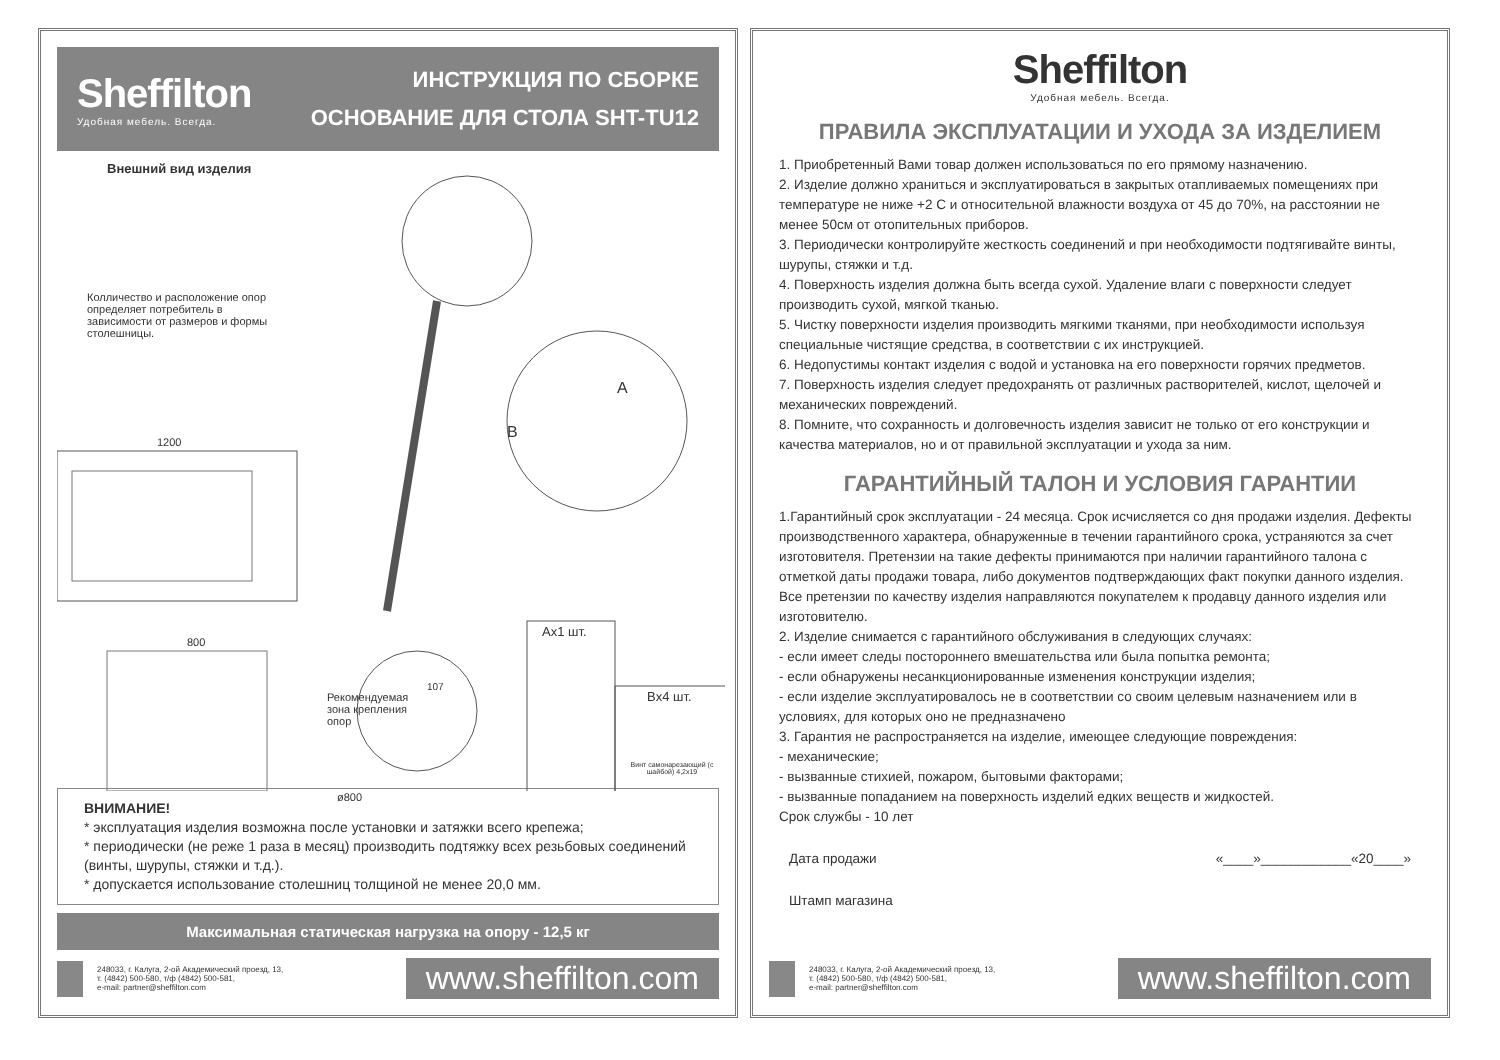Sheffilton
Удобная мебель. Всегда.
ИНСТРУКЦИЯ ПО СБОРКЕ
ОСНОВАНИЕ ДЛЯ СТОЛА SHT-TU12
Внешний вид изделия
Колличество и расположение опор определяет потребитель в зависимости от размеров и формы столешницы.
1200
800
A
B
Ax1 шт.
Bx4 шт.
Винт самонарезающий (с шайбой) 4,2x19
ø800
107
Рекомендуемая зона крепления опор
ВНИМАНИЕ!
* эксплуатация изделия возможна после установки и затяжки всего крепежа;
* периодически (не реже 1 раза в месяц) производить подтяжку всех резьбовых соединений (винты, шурупы, стяжки и т.д.).
* допускается использование столешниц толщиной не менее 20,0 мм.
Максимальная статическая нагрузка на опору - 12,5 кг
248033, г. Калуга, 2-ой Академический проезд, 13,
т. (4842) 500-580, т/ф (4842) 500-581,
e-mail: partner@sheffilton.com
www.sheffilton.com
Sheffilton
Удобная мебель. Всегда.
ПРАВИЛА ЭКСПЛУАТАЦИИ И УХОДА ЗА ИЗДЕЛИЕМ
1. Приобретенный Вами товар должен использоваться по его прямому назначению.
2. Изделие должно храниться и эксплуатироваться в закрытых отапливаемых помещениях при температуре не ниже +2 С и относительной влажности воздуха от 45 до 70%, на расстоянии не менее 50см от отопительных приборов.
3. Периодически контролируйте жесткость соединений и при необходимости подтягивайте винты, шурупы, стяжки и т.д.
4. Поверхность изделия должна быть всегда сухой. Удаление влаги с поверхности следует производить сухой, мягкой тканью.
5. Чистку поверхности изделия производить мягкими тканями, при необходимости используя специальные чистящие средства, в соответствии с их инструкцией.
6. Недопустимы контакт изделия с водой и установка на его поверхности горячих предметов.
7. Поверхность изделия следует предохранять от различных растворителей, кислот, щелочей и механических повреждений.
8. Помните, что сохранность и долговечность изделия зависит не только от его конструкции и качества материалов, но и от правильной эксплуатации и ухода за ним.
ГАРАНТИЙНЫЙ ТАЛОН И УСЛОВИЯ ГАРАНТИИ
1.Гарантийный срок эксплуатации - 24 месяца. Срок исчисляется со дня продажи изделия. Дефекты производственного характера, обнаруженные в течении гарантийного срока, устраняются за счет изготовителя. Претензии на такие дефекты принимаются при наличии гарантийного талона с отметкой даты продажи товара, либо документов подтверждающих факт покупки данного изделия. Все претензии по качеству изделия направляются покупателем к продавцу данного изделия или изготовителю.
2. Изделие снимается с гарантийного обслуживания в следующих случаях:
- если имеет следы постороннего вмешательства или была попытка ремонта;
- если обнаружены несанкционированные изменения конструкции изделия;
- если изделие эксплуатировалось не в соответствии со своим целевым назначением или в условиях, для которых оно не предназначено
3. Гарантия не распространяется на изделие, имеющее следующие повреждения:
- механические;
- вызванные стихией, пожаром, бытовыми факторами;
- вызванные попаданием на поверхность изделий едких веществ и жидкостей.
Срок службы - 10 лет
Дата продажи «____»____________«20____»
Штамп магазина
248033, г. Калуга, 2-ой Академический проезд, 13,
т. (4842) 500-580, т/ф (4842) 500-581,
e-mail: partner@sheffilton.com
www.sheffilton.com